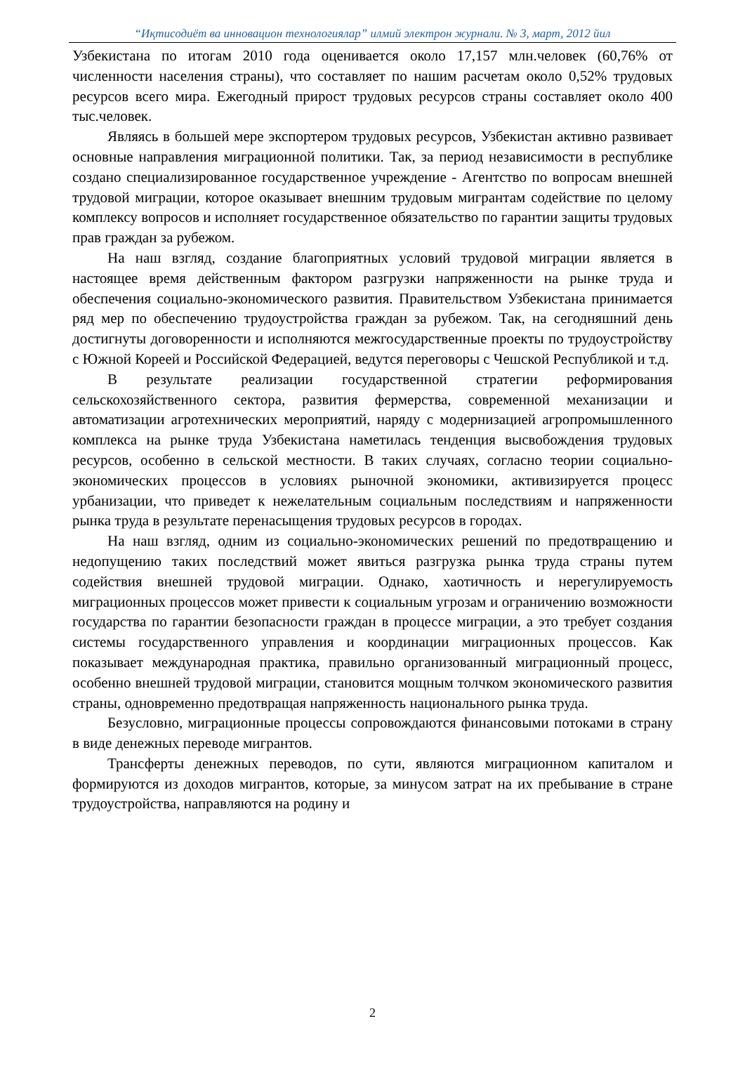“Иқтисодиёт ва инновацион технологиялар” илмий электрон журнали. № 3, март, 2012 йил
Узбекистана по итогам 2010 года оценивается около 17,157 млн.человек (60,76% от численности населения страны), что составляет по нашим расчетам около 0,52% трудовых ресурсов всего мира. Ежегодный прирост трудовых ресурсов страны составляет около 400 тыс.человек.
Являясь в большей мере экспортером трудовых ресурсов, Узбекистан активно развивает основные направления миграционной политики. Так, за период независимости в республике создано специализированное государственное учреждение - Агентство по вопросам внешней трудовой миграции, которое оказывает внешним трудовым мигрантам содействие по целому комплексу вопросов и исполняет государственное обязательство по гарантии защиты трудовых прав граждан за рубежом.
На наш взгляд, создание благоприятных условий трудовой миграции является в настоящее время действенным фактором разгрузки напряженности на рынке труда и обеспечения социально-экономического развития. Правительством Узбекистана принимается ряд мер по обеспечению трудоустройства граждан за рубежом. Так, на сегодняшний день достигнуты договоренности и исполняются межгосударственные проекты по трудоустройству с Южной Кореей и Российской Федерацией, ведутся переговоры с Чешской Республикой и т.д.
В результате реализации государственной стратегии реформирования сельскохозяйственного сектора, развития фермерства, современной механизации и автоматизации агротехнических мероприятий, наряду с модернизацией агропромышленного комплекса на рынке труда Узбекистана наметилась тенденция высвобождения трудовых ресурсов, особенно в сельской местности. В таких случаях, согласно теории социально- экономических процессов в условиях рыночной экономики, активизируется процесс урбанизации, что приведет к нежелательным социальным последствиям и напряженности рынка труда в результате перенасыщения трудовых ресурсов в городах.
На наш взгляд, одним из социально-экономических решений по предотвращению и недопущению таких последствий может явиться разгрузка рынка труда страны путем содействия внешней трудовой миграции. Однако, хаотичность и нерегулируемость миграционных процессов может привести к социальным угрозам и ограничению возможности государства по гарантии безопасности граждан в процессе миграции, а это требует создания системы государственного управления и координации миграционных процессов. Как показывает международная практика, правильно организованный миграционный процесс, особенно внешней трудовой миграции, становится мощным толчком экономического развития страны, одновременно предотвращая напряженность национального рынка труда.
Безусловно, миграционные процессы сопровождаются финансовыми потоками в страну в виде денежных переводе мигрантов.
Трансферты денежных переводов, по сути, являются миграционном капиталом и формируются из доходов мигрантов, которые, за минусом затрат на их пребывание в стране трудоустройства, направляются на родину и
2